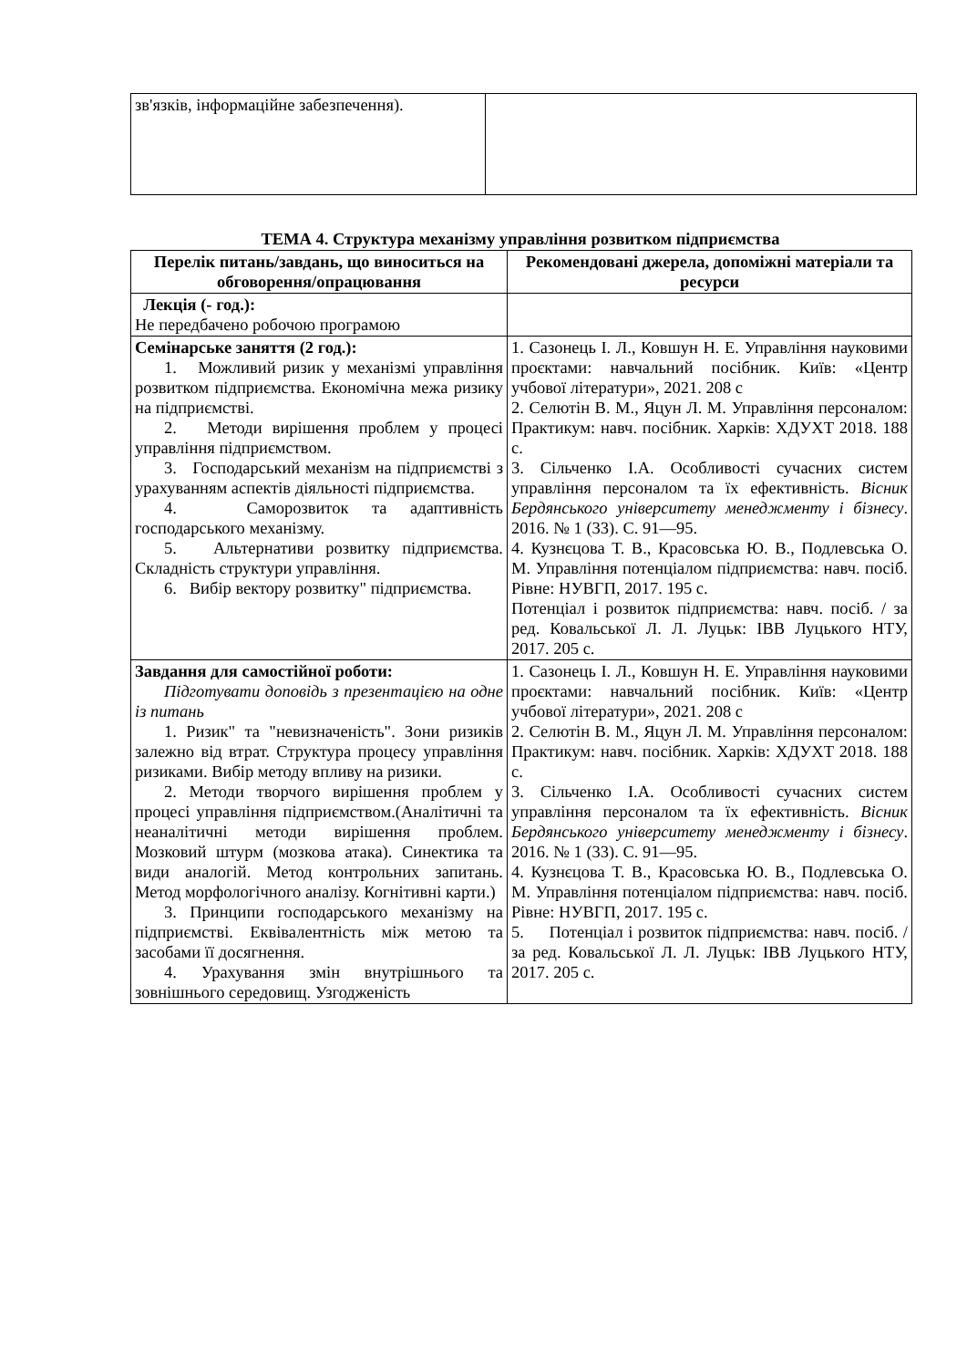| зв'язків, інформаційне забезпечення). | |
ТЕМА 4. Структура механізму управління розвитком підприємства
| Перелік питань/завдань, що виноситься на обговорення/опрацювання | Рекомендовані джерела, допоміжні матеріали та ресурси |
| --- | --- |
| Лекція (- год.): Не передбачено робочою програмою | |
| Семінарське заняття (2 год.): 1. Можливий ризик у механізмі управління розвитком підприємства. Економічна межа ризику на підприємстві. 2. Методи вирішення проблем у процесі управління підприємством. 3. Господарський механізм на підприємстві з урахуванням аспектів діяльності підприємства. 4. Саморозвиток та адаптивність господарського механізму. 5. Альтернативи розвитку підприємства. Складність структури управління. 6. Вибір вектору розвитку" підприємства. | 1. Сазонець І. Л., Ковшун Н. Е. Управління науковими проєктами: навчальний посібник. Київ: «Центр учбової літератури», 2021. 208 с 2. Селютін В. М., Яцун Л. М. Управління персоналом: Практикум: навч. посібник. Харків: ХДУХТ 2018. 188 с. 3. Сільченко І.А. Особливості сучасних систем управління персоналом та їх ефективність. Вісник Бердянського університету менеджменту і бізнесу . 2016. № 1 (33). С. 91—95. 4. Кузнєцова Т. В., Красовська Ю. В., Подлевська О. М. Управління потенціалом підприємства: навч. посіб. Рівне: НУВГП, 2017. 195 с. Потенціал і розвиток підприємства: навч. посіб. / за ред. Ковальської Л. Л. Луцьк: ІВВ Луцького НТУ, 2017. 205 с. |
| Завдання для самостійної роботи: Підготувати доповідь з презентацією на одне із питань 1. Ризик" та "невизначеність". Зони ризиків залежно від втрат. Структура процесу управління ризиками. Вибір методу впливу на ризики. 2. Методи творчого вирішення проблем у процесі управління підприємством.(Аналітичні та неаналітичні методи вирішення проблем. Мозковий штурм (мозкова атака). Синектика та види аналогій. Метод контрольних запитань. Метод морфологічного аналізу. Когнітивні карти.) 3. Принципи господарського механізму на підприємстві. Еквівалентність між метою та засобами її досягнення. 4. Урахування змін внутрішнього та зовнішнього середовищ. Узгодженість | 1. Сазонець І. Л., Ковшун Н. Е. Управління науковими проєктами: навчальний посібник. Київ: «Центр учбової літератури», 2021. 208 с 2. Селютін В. М., Яцун Л. М. Управління персоналом: Практикум: навч. посібник. Харків: ХДУХТ 2018. 188 с. 3. Сільченко І.А. Особливості сучасних систем управління персоналом та їх ефективність. Вісник Бердянського університету менеджменту і бізнесу . 2016. № 1 (33). С. 91—95. 4. Кузнєцова Т. В., Красовська Ю. В., Подлевська О. М. Управління потенціалом підприємства: навч. посіб. Рівне: НУВГП, 2017. 195 с. 5. Потенціал і розвиток підприємства: навч. посіб. / за ред. Ковальської Л. Л. Луцьк: ІВВ Луцького НТУ, 2017. 205 с. |